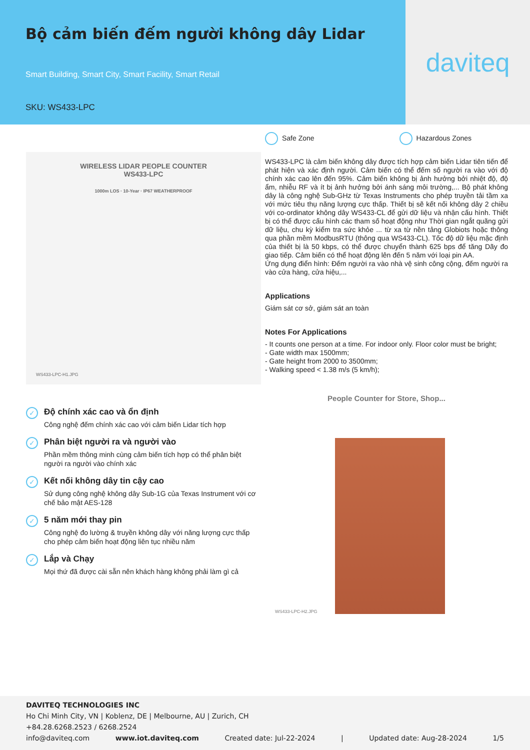Bộ cảm biến đếm người không dây Lidar
Smart Building, Smart City, Smart Facility, Smart Retail
SKU: WS433-LPC
daviteq
WIRELESS LIDAR PEOPLE COUNTER
WS433-LPC
1000m LOS · 10-Year · IP67 WEATHERPROOF
WS433-LPC-H1.JPG
✓
Độ chính xác cao và ổn định
Công nghệ đếm chính xác cao với cảm biến Lidar tích hợp
✓
Phân biệt người ra và người vào
Phần mềm thông minh cùng cảm biến tích hợp có thể phân biệt người ra người vào chính xác
✓
Kết nối không dây tin cậy cao
Sử dụng công nghệ không dây Sub-1G của Texas Instrument với cơ chế bảo mật AES-128
✓
5 năm mới thay pin
Công nghệ đo lường & truyền không dây với năng lượng cực thấp cho phép cảm biến hoạt động liên tục nhiều năm
✓
Lắp và Chạy
Mọi thứ đã được cài sẵn nên khách hàng không phải làm gì cả
Safe Zone Hazardous Zones
WS433-LPC là cảm biến không dây được tích hợp cảm biến Lidar tiên tiến để phát hiện và xác định người. Cảm biến có thể đếm số người ra vào với độ chính xác cao lên đến 95%. Cảm biến không bị ảnh hưởng bởi nhiệt độ, độ ẩm, nhiễu RF và ít bị ảnh hưởng bởi ánh sáng môi trường,... Bộ phát không dây là công nghệ Sub-GHz từ Texas Instruments cho phép truyền tải tầm xa với mức tiêu thụ năng lượng cực thấp. Thiết bị sẽ kết nối không dây 2 chiều với co-ordinator không dây WS433-CL để gửi dữ liệu và nhận cấu hình. Thiết bị có thể được cấu hình các tham số hoạt động như Thời gian ngắt quãng gửi dữ liệu, chu kỳ kiểm tra sức khỏe ... từ xa từ nền tảng Globiots hoặc thông qua phần mềm ModbusRTU (thông qua WS433-CL). Tốc độ dữ liệu mặc định của thiết bị là 50 kbps, có thể được chuyển thành 625 bps để tăng Dãy đo giao tiếp. Cảm biến có thể hoạt động lên đến 5 năm với loại pin AA.
Ứng dụng điển hình: Đếm người ra vào nhà vệ sinh công cộng, đếm người ra vào cửa hàng, cửa hiệu,...
Applications
Giám sát cơ sở, giám sát an toàn
Notes For Applications
- It counts one person at a time. For indoor only. Floor color must be bright;
- Gate width max 1500mm;
- Gate height from 2000 to 3500mm;
- Walking speed < 1.38 m/s (5 km/h);
People Counter for Store, Shop...
WS433-LPC-H2.JPG
DAVITEQ TECHNOLOGIES INC
Ho Chi Minh City, VN | Koblenz, DE | Melbourne, AU | Zurich, CH
+84.28.6268.2523 / 6268.2524
info@daviteq.com www.iot.daviteq.com Created date: Jul-22-2024 | Updated date: Aug-28-2024 1/5